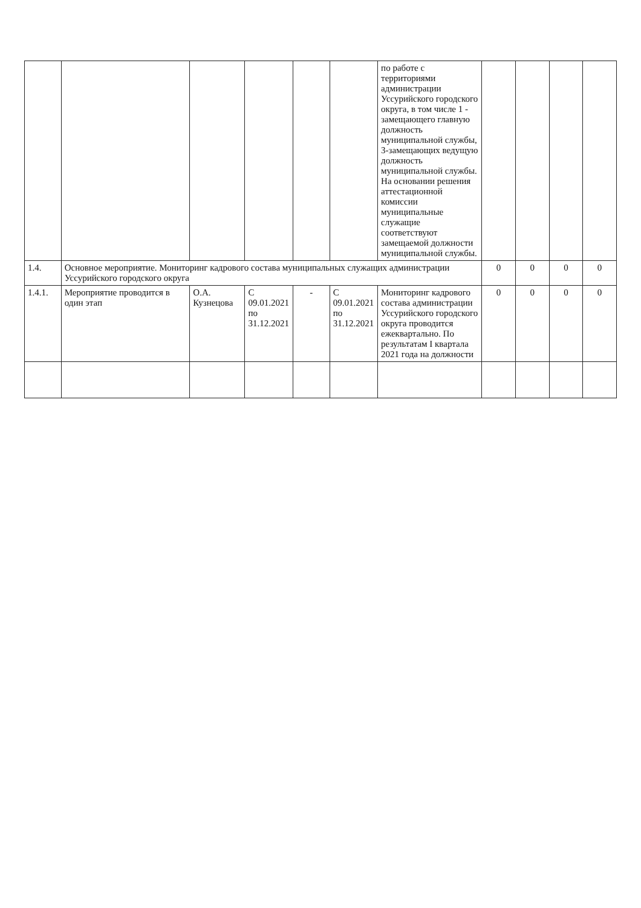| | | | | | | по работе с территориями администрации Уссурийского городского округа, в том числе 1 - замещающего главную должность муниципальной службы, 3-замещающих ведущую должность муниципальной службы. На основании решения аттестационной комиссии муниципальные служащие соответствуют замещаемой должности муниципальной службы. | | | | |
| 1.4. | Основное мероприятие. Мониторинг кадрового состава муниципальных служащих администрации Уссурийского городского округа | | | | | | 0 | 0 | 0 | 0 |
| 1.4.1. | Мероприятие проводится в один этап | О.А. Кузнецова | С 09.01.2021 по 31.12.2021 | - | С 09.01.2021 по 31.12.2021 | Мониторинг кадрового состава администрации Уссурийского городского округа проводится ежеквартально. По результатам I квартала 2021 года на должности | 0 | 0 | 0 | 0 |